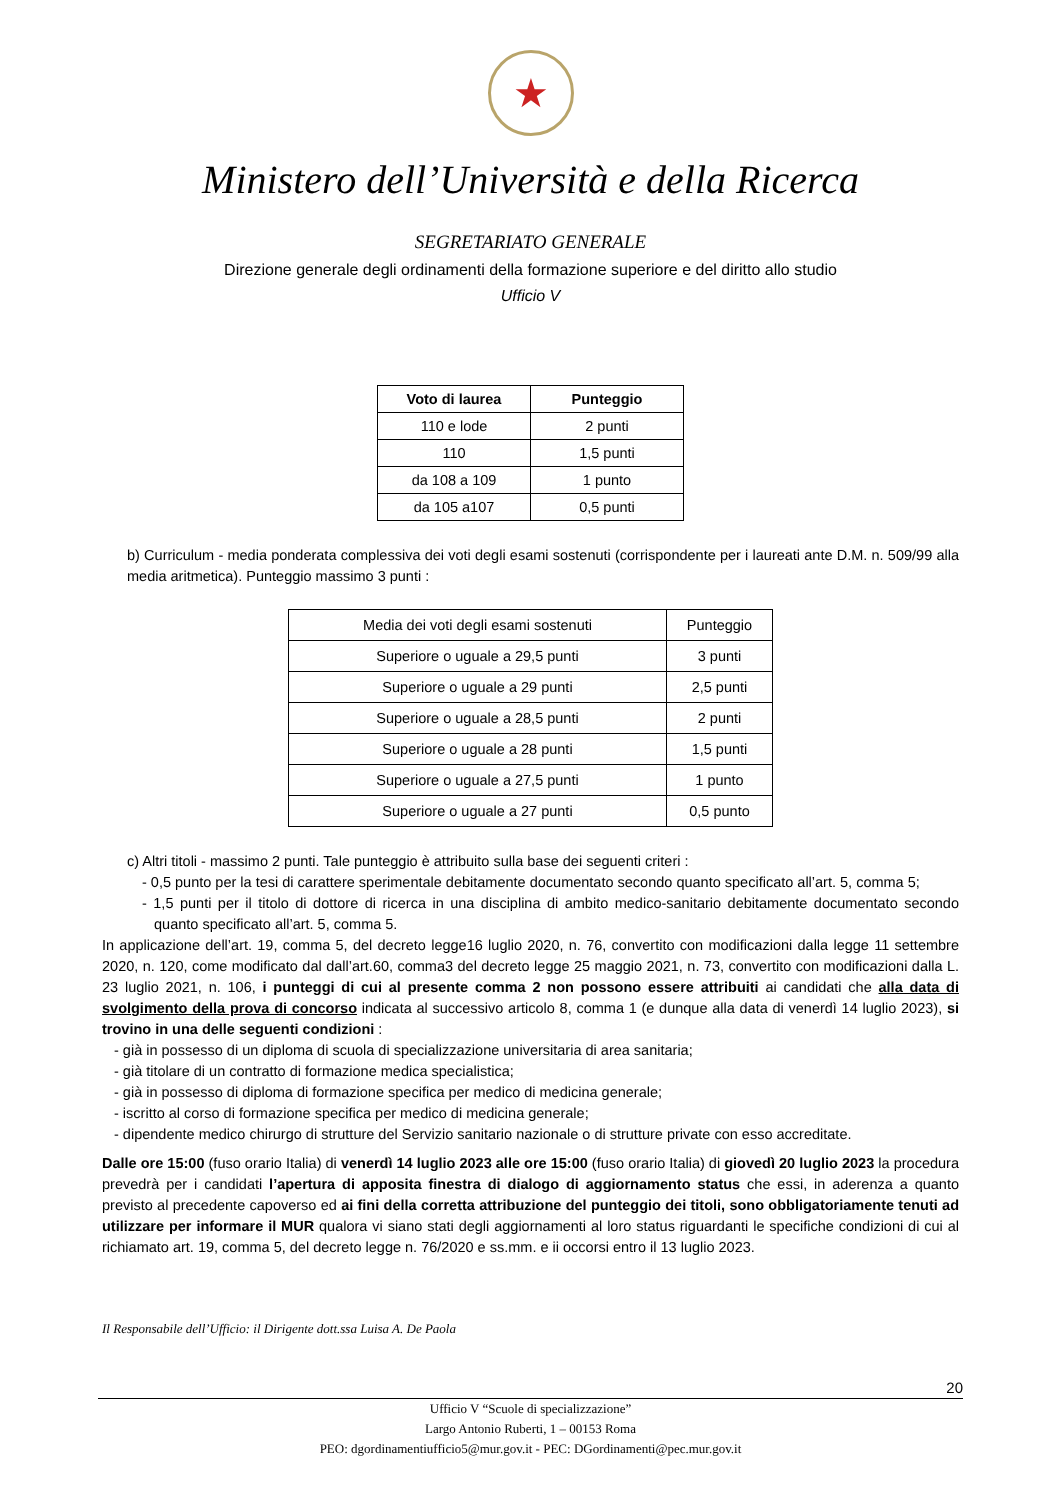★
Ministero dell’Università e della Ricerca
SEGRETARIATO GENERALE
Direzione generale degli ordinamenti della formazione superiore e del diritto allo studio
Ufficio V
| Voto di laurea | Punteggio |
| --- | --- |
| 110 e lode | 2 punti |
| 110 | 1,5 punti |
| da 108 a 109 | 1 punto |
| da 105 a107 | 0,5 punti |
b) Curriculum - media ponderata complessiva dei voti degli esami sostenuti (corrispondente per i laureati ante D.M. n. 509/99 alla media aritmetica). Punteggio massimo 3 punti :
| Media dei voti degli esami sostenuti | Punteggio |
| Superiore o uguale a 29,5 punti | 3 punti |
| Superiore o uguale a 29 punti | 2,5 punti |
| Superiore o uguale a 28,5 punti | 2 punti |
| Superiore o uguale a 28 punti | 1,5 punti |
| Superiore o uguale a 27,5 punti | 1 punto |
| Superiore o uguale a 27 punti | 0,5 punto |
c) Altri titoli - massimo 2 punti. Tale punteggio è attribuito sulla base dei seguenti criteri :
- 0,5 punto per la tesi di carattere sperimentale debitamente documentato secondo quanto specificato all’art. 5, comma 5;
- 1,5 punti per il titolo di dottore di ricerca in una disciplina di ambito medico-sanitario debitamente documentato secondo quanto specificato all’art. 5, comma 5.
In applicazione dell’art. 19, comma 5, del decreto legge16 luglio 2020, n. 76, convertito con modificazioni dalla legge 11 settembre 2020, n. 120, come modificato dal dall’art.60, comma3 del decreto legge 25 maggio 2021, n. 73, convertito con modificazioni dalla L. 23 luglio 2021, n. 106, i punteggi di cui al presente comma 2 non possono essere attribuiti ai candidati che alla data di svolgimento della prova di concorso indicata al successivo articolo 8, comma 1 (e dunque alla data di venerdì 14 luglio 2023), si trovino in una delle seguenti condizioni :
- già in possesso di un diploma di scuola di specializzazione universitaria di area sanitaria;
- già titolare di un contratto di formazione medica specialistica;
- già in possesso di diploma di formazione specifica per medico di medicina generale;
- iscritto al corso di formazione specifica per medico di medicina generale;
- dipendente medico chirurgo di strutture del Servizio sanitario nazionale o di strutture private con esso accreditate.
Dalle ore 15:00 (fuso orario Italia) di venerdì 14 luglio 2023 alle ore 15:00 (fuso orario Italia) di giovedì 20 luglio 2023 la procedura prevedrà per i candidati l’apertura di apposita finestra di dialogo di aggiornamento status che essi, in aderenza a quanto previsto al precedente capoverso ed ai fini della corretta attribuzione del punteggio dei titoli, sono obbligatoriamente tenuti ad utilizzare per informare il MUR qualora vi siano stati degli aggiornamenti al loro status riguardanti le specifiche condizioni di cui al richiamato art. 19, comma 5, del decreto legge n. 76/2020 e ss.mm. e ii occorsi entro il 13 luglio 2023.
Il Responsabile dell’Ufficio: il Dirigente dott.ssa Luisa A. De Paola
20
Ufficio V “Scuole di specializzazione”
Largo Antonio Ruberti, 1 – 00153 Roma
PEO: dgordinamentiufficio5@mur.gov.it - PEC: DGordinamenti@pec.mur.gov.it